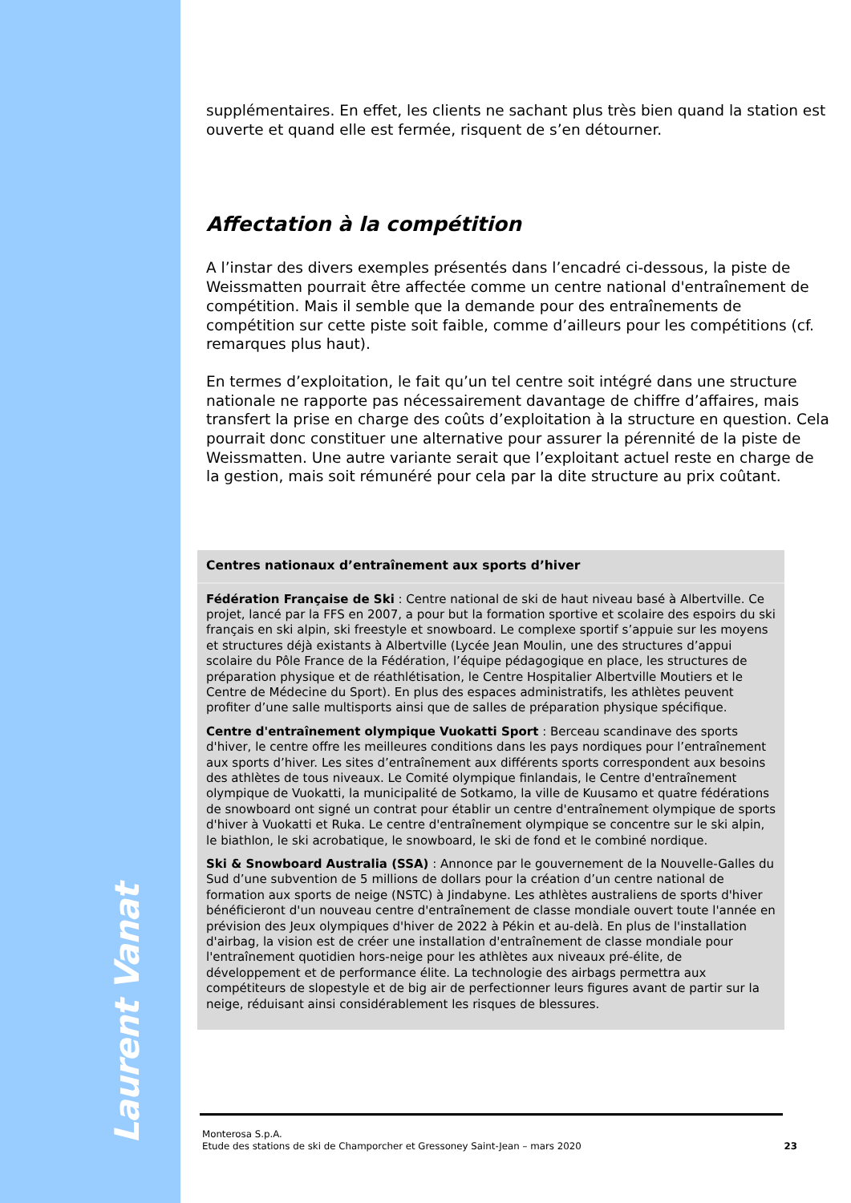Laurent Vanat
supplémentaires. En effet, les clients ne sachant plus très bien quand la station est ouverte et quand elle est fermée, risquent de s’en détourner.
Affectation à la compétition
A l’instar des divers exemples présentés dans l’encadré ci-dessous, la piste de Weissmatten pourrait être affectée comme un centre national d'entraînement de compétition. Mais il semble que la demande pour des entraînements de compétition sur cette piste soit faible, comme d’ailleurs pour les compétitions (cf. remarques plus haut).
En termes d’exploitation, le fait qu’un tel centre soit intégré dans une structure nationale ne rapporte pas nécessairement davantage de chiffre d’affaires, mais transfert la prise en charge des coûts d’exploitation à la structure en question. Cela pourrait donc constituer une alternative pour assurer la pérennité de la piste de Weissmatten. Une autre variante serait que l’exploitant actuel reste en charge de la gestion, mais soit rémunéré pour cela par la dite structure au prix coûtant.
Centres nationaux d’entraînement aux sports d’hiver
Fédération Française de Ski : Centre national de ski de haut niveau basé à Albertville. Ce projet, lancé par la FFS en 2007, a pour but la formation sportive et scolaire des espoirs du ski français en ski alpin, ski freestyle et snowboard. Le complexe sportif s’appuie sur les moyens et structures déjà existants à Albertville (Lycée Jean Moulin, une des structures d’appui scolaire du Pôle France de la Fédération, l’équipe pédagogique en place, les structures de préparation physique et de réathlétisation, le Centre Hospitalier Albertville Moutiers et le Centre de Médecine du Sport). En plus des espaces administratifs, les athlètes peuvent profiter d’une salle multisports ainsi que de salles de préparation physique spécifique.
Centre d'entraînement olympique Vuokatti Sport : Berceau scandinave des sports d'hiver, le centre offre les meilleures conditions dans les pays nordiques pour l’entraînement aux sports d’hiver. Les sites d’entraînement aux différents sports correspondent aux besoins des athlètes de tous niveaux. Le Comité olympique finlandais, le Centre d'entraînement olympique de Vuokatti, la municipalité de Sotkamo, la ville de Kuusamo et quatre fédérations de snowboard ont signé un contrat pour établir un centre d'entraînement olympique de sports d'hiver à Vuokatti et Ruka. Le centre d'entraînement olympique se concentre sur le ski alpin, le biathlon, le ski acrobatique, le snowboard, le ski de fond et le combiné nordique.
Ski & Snowboard Australia (SSA) : Annonce par le gouvernement de la Nouvelle-Galles du Sud d’une subvention de 5 millions de dollars pour la création d’un centre national de formation aux sports de neige (NSTC) à Jindabyne. Les athlètes australiens de sports d'hiver bénéficieront d'un nouveau centre d'entraînement de classe mondiale ouvert toute l'année en prévision des Jeux olympiques d'hiver de 2022 à Pékin et au-delà. En plus de l'installation d'airbag, la vision est de créer une installation d'entraînement de classe mondiale pour l'entraînement quotidien hors-neige pour les athlètes aux niveaux pré-élite, de développement et de performance élite. La technologie des airbags permettra aux compétiteurs de slopestyle et de big air de perfectionner leurs figures avant de partir sur la neige, réduisant ainsi considérablement les risques de blessures.
Monterosa S.p.A.
Etude des stations de ski de Champorcher et Gressoney Saint-Jean – mars 2020 23